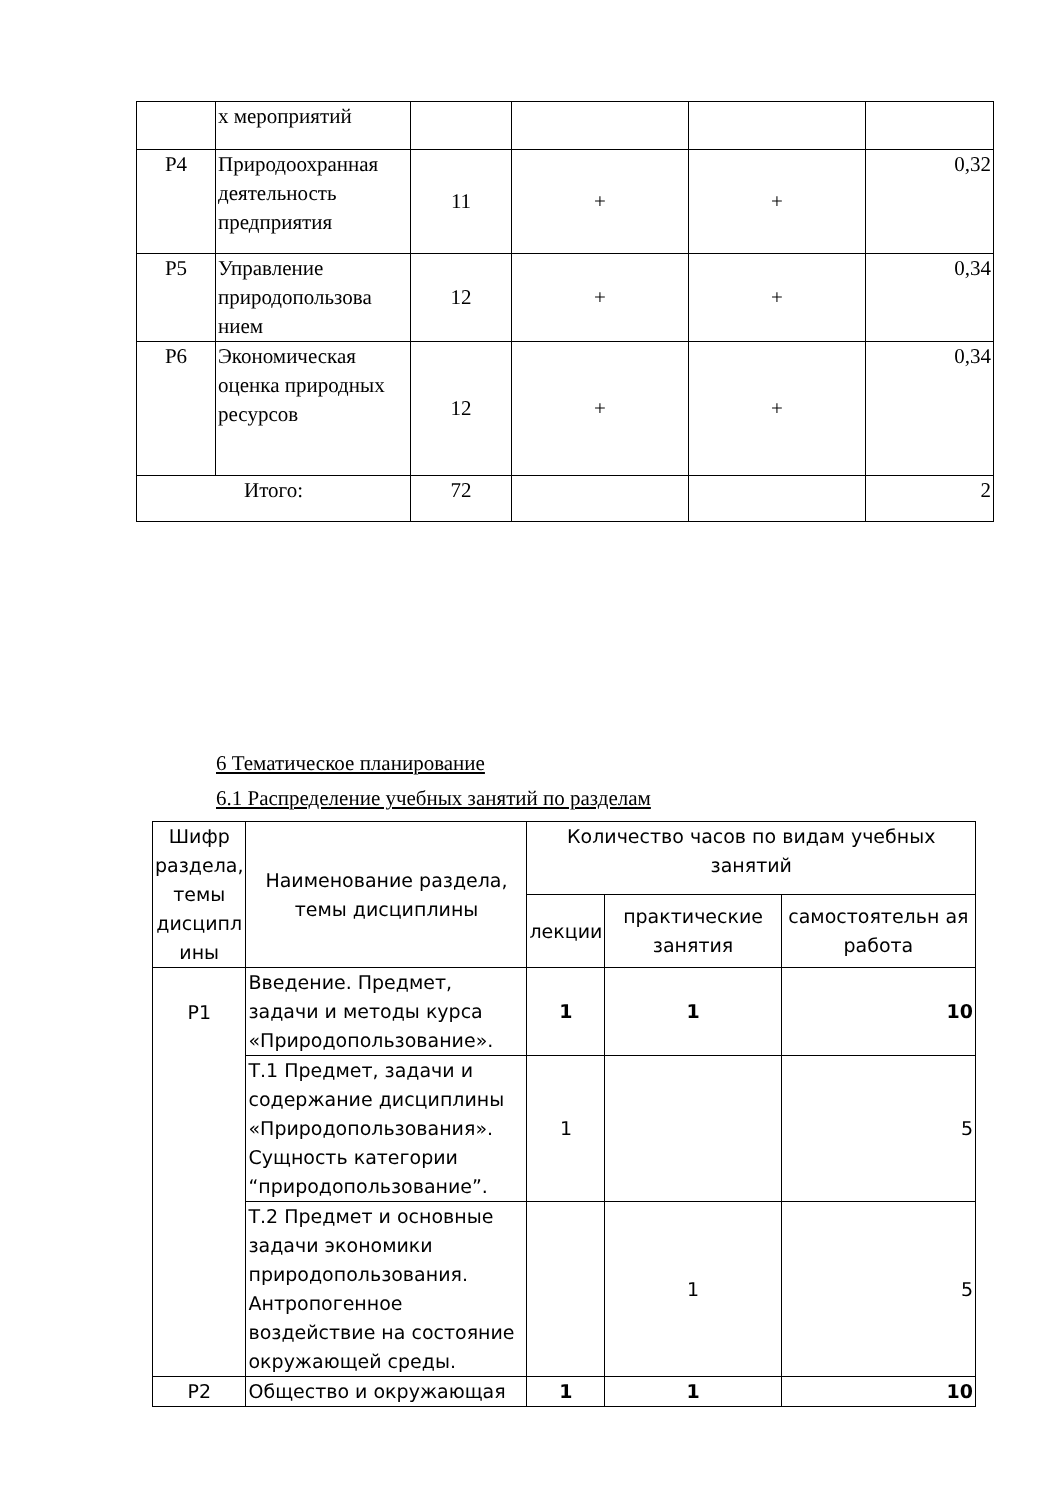| | х мероприятий | | | | |
| Р4 | Природоохранная деятельность предприятия | 11 | + | + | 0,32 |
| Р5 | Управление природопользова нием | 12 | + | + | 0,34 |
| Р6 | Экономическая оценка природных ресурсов | 12 | + | + | 0,34 |
| Итого: | | 72 | | | 2 |
6 Тематическое планирование
6.1 Распределение учебных занятий по разделам
| Шифр раздела, темы дисципл ины | Наименование раздела, темы дисциплины | Количество часов по видам учебных занятий | | |
| --- | --- | --- | --- | --- |
| | | лекции | практические занятия | самостоятельн ая работа |
| Р1 | Введение. Предмет, задачи и методы курса «Природопользование». | 1 | 1 | 10 |
| | Т.1 Предмет, задачи и содержание дисциплины «Природопользования». Сущность категории “природопользование”. | 1 | | 5 |
| | Т.2 Предмет и основные задачи экономики природопользования. Антропогенное воздействие на состояние окружающей среды. | | 1 | 5 |
| Р2 | Общество и окружающая | 1 | 1 | 10 |